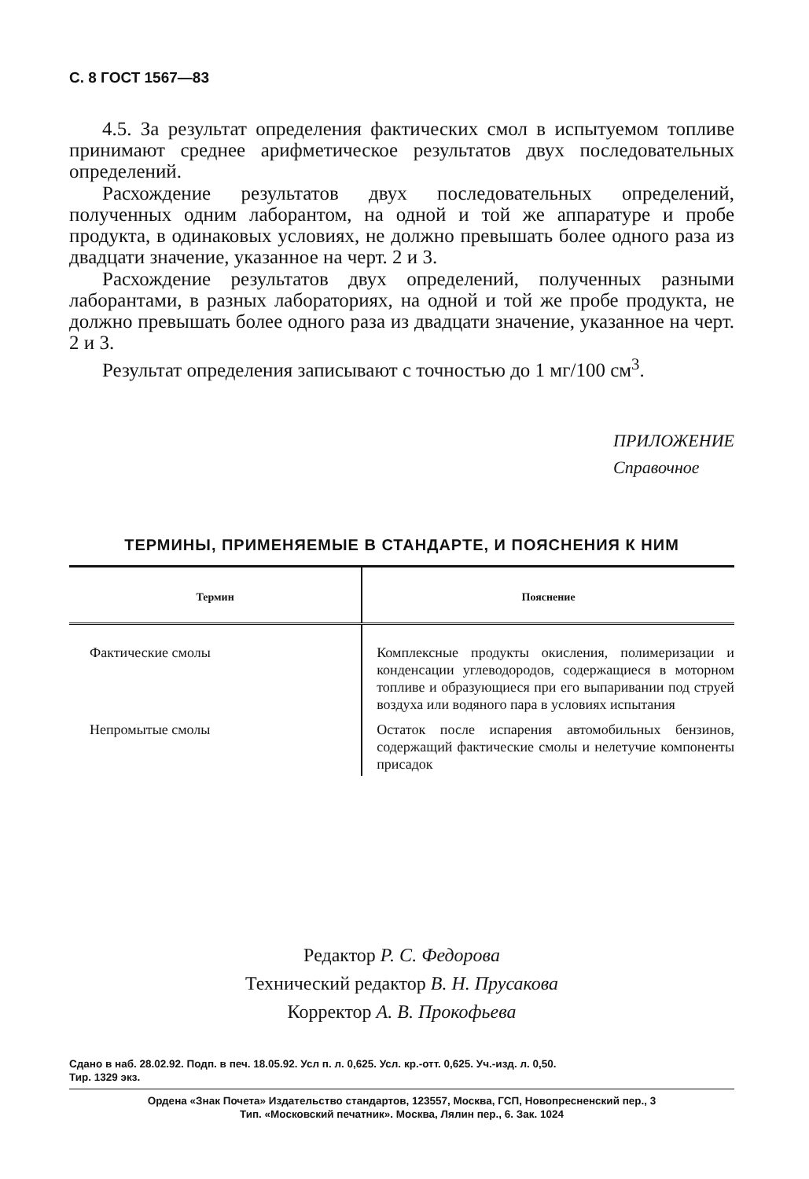С. 8 ГОСТ 1567—83
4.5. За результат определения фактических смол в испытуемом топливе принимают среднее арифметическое результатов двух последовательных определений.
Расхождение результатов двух последовательных определений, полученных одним лаборантом, на одной и той же аппаратуре и пробе продукта, в одинаковых условиях, не должно превышать более одного раза из двадцати значение, указанное на черт. 2 и 3.
Расхождение результатов двух определений, полученных разными лаборантами, в разных лабораториях, на одной и той же пробе продукта, не должно превышать более одного раза из двадцати значение, указанное на черт. 2 и 3.
Результат определения записывают с точностью до 1 мг/100 см<sup>3</sup>.
ПРИЛОЖЕНИЕ
Справочное
ТЕРМИНЫ, ПРИМЕНЯЕМЫЕ В СТАНДАРТЕ, И ПОЯСНЕНИЯ К НИМ
| Термин | Пояснение |
| --- | --- |
| Фактические смолы | Комплексные продукты окисления, полимеризации и конденсации углеводородов, содержащиеся в моторном топливе и образующиеся при его выпаривании под струей воздуха или водяного пара в условиях испытания |
| Непромытые смолы | Остаток после испарения автомобильных бензинов, содержащий фактические смолы и нелетучие компоненты присадок |
Редактор Р. С. Федорова
Технический редактор В. Н. Прусакова
Корректор А. В. Прокофьева
Сдано в наб. 28.02.92. Подп. в печ. 18.05.92. Усл п. л. 0,625. Усл. кр.-отт. 0,625. Уч.-изд. л. 0,50.
Тир. 1329 экз.
Ордена «Знак Почета» Издательство стандартов, 123557, Москва, ГСП, Новопресненский пер., 3
Тип. «Московский печатник». Москва, Лялин пер., 6. Зак. 1024